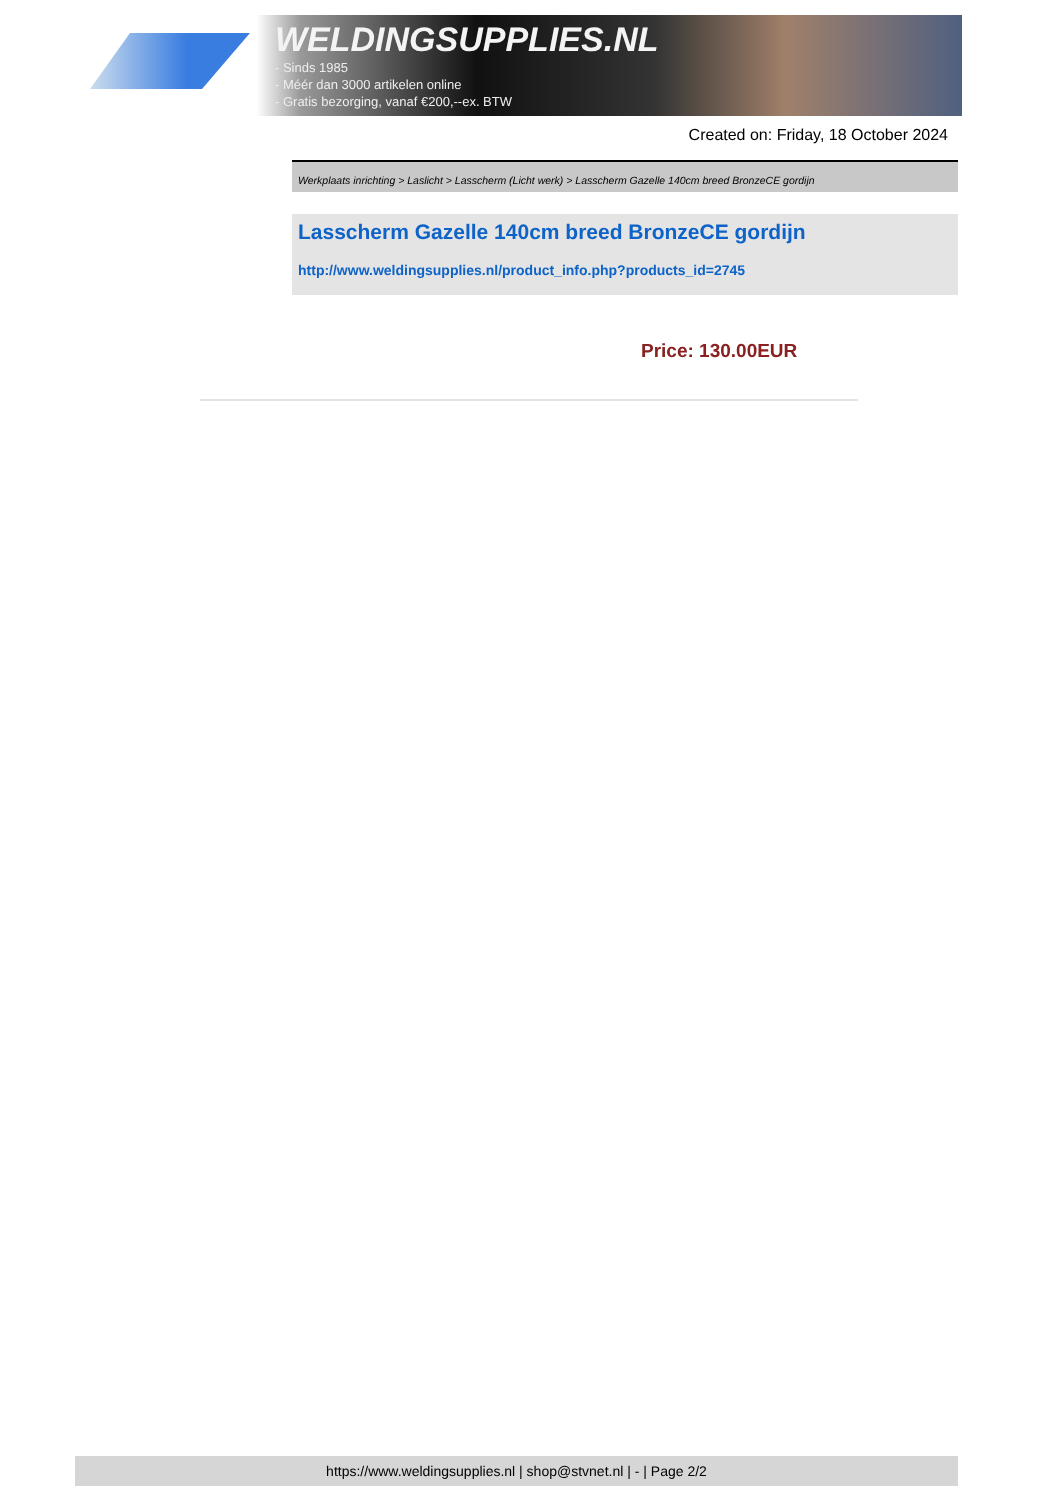WELDINGSUPPLIES.NL
- Sinds 1985
- Méér dan 3000 artikelen online
- Gratis bezorging, vanaf €200,--ex. BTW
Created on: Friday, 18 October 2024
Werkplaats inrichting > Laslicht > Lasscherm (Licht werk) > Lasscherm Gazelle 140cm breed BronzeCE gordijn
Lasscherm Gazelle 140cm breed BronzeCE gordijn
http://www.weldingsupplies.nl/product_info.php?products_id=2745
Price: 130.00EUR
https://www.weldingsupplies.nl | shop@stvnet.nl | - | Page 2/2